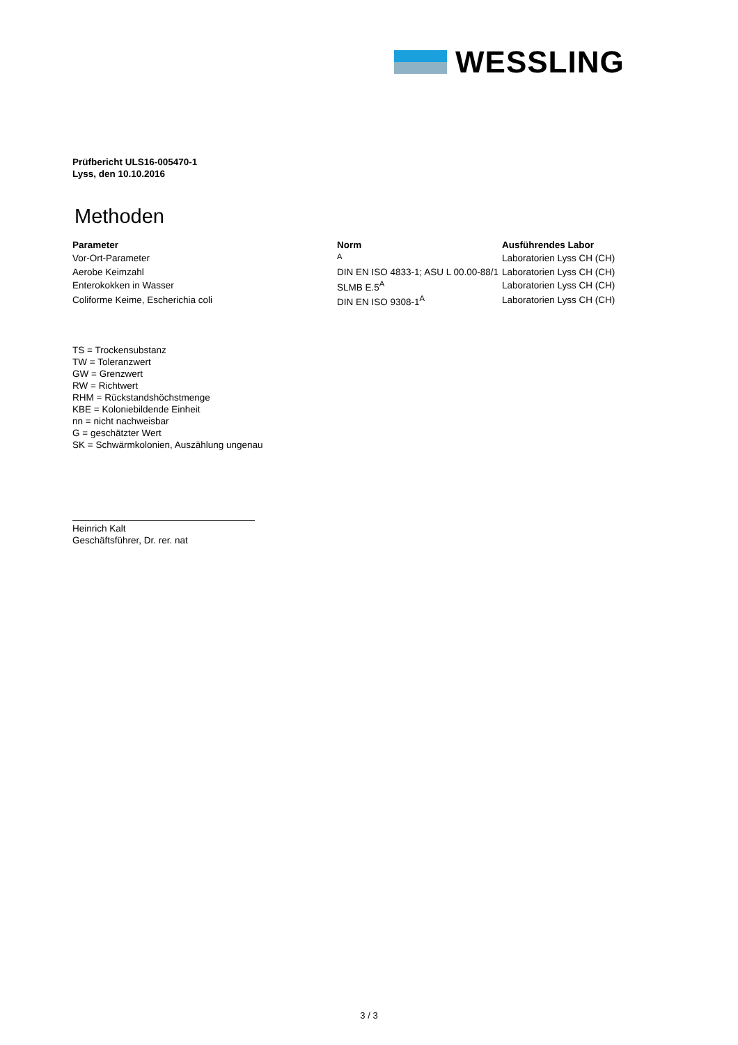WESSLING
Prüfbericht ULS16-005470-1
Lyss, den 10.10.2016
Methoden
| Parameter | Norm | Ausführendes Labor |
| --- | --- | --- |
| Vor-Ort-Parameter | <sup>A</sup> | Laboratorien Lyss CH (CH) |
| Aerobe Keimzahl | DIN EN ISO 4833-1; ASU L 00.00-88/1 | Laboratorien Lyss CH (CH) |
| Enterokokken in Wasser | SLMB E.5<sup>A</sup> | Laboratorien Lyss CH (CH) |
| Coliforme Keime, Escherichia coli | DIN EN ISO 9308-1<sup>A</sup> | Laboratorien Lyss CH (CH) |
TS = Trockensubstanz
TW = Toleranzwert
GW = Grenzwert
RW = Richtwert
RHM = Rückstandshöchstmenge
KBE = Koloniebildende Einheit
nn = nicht nachweisbar
G = geschätzter Wert
SK = Schwärmkolonien, Auszählung ungenau
Heinrich Kalt
Geschäftsführer, Dr. rer. nat
3 / 3